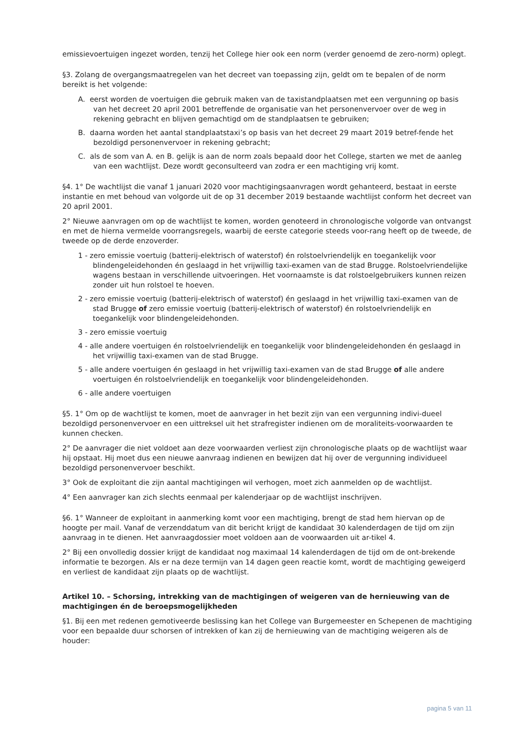emissievoertuigen ingezet worden, tenzij het College hier ook een norm (verder genoemd de zero-norm) oplegt.
§3. Zolang de overgangsmaatregelen van het decreet van toepassing zijn, geldt om te bepalen of de norm bereikt is het volgende:
A. eerst worden de voertuigen die gebruik maken van de taxistandplaatsen met een vergunning op basis van het decreet 20 april 2001 betreffende de organisatie van het personenvervoer over de weg in rekening gebracht en blijven gemachtigd om de standplaatsen te gebruiken;
B. daarna worden het aantal standplaatstaxi’s op basis van het decreet 29 maart 2019 betref-fende het bezoldigd personenvervoer in rekening gebracht;
C. als de som van A. en B. gelijk is aan de norm zoals bepaald door het College, starten we met de aanleg van een wachtlijst. Deze wordt geconsulteerd van zodra er een machtiging vrij komt.
§4. 1° De wachtlijst die vanaf 1 januari 2020 voor machtigingsaanvragen wordt gehanteerd, bestaat in eerste instantie en met behoud van volgorde uit de op 31 december 2019 bestaande wachtlijst conform het decreet van 20 april 2001.
2° Nieuwe aanvragen om op de wachtlijst te komen, worden genoteerd in chronologische volgorde van ontvangst en met de hierna vermelde voorrangsregels, waarbij de eerste categorie steeds voor-rang heeft op de tweede, de tweede op de derde enzoverder.
1 - zero emissie voertuig (batterij-elektrisch of waterstof) én rolstoelvriendelijk en toegankelijk voor blindengeleidehonden én geslaagd in het vrijwillig taxi-examen van de stad Brugge. Rolstoelvriendelijke wagens bestaan in verschillende uitvoeringen. Het voornaamste is dat rolstoelgebruikers kunnen reizen zonder uit hun rolstoel te hoeven.
2 - zero emissie voertuig (batterij-elektrisch of waterstof) én geslaagd in het vrijwillig taxi-examen van de stad Brugge of zero emissie voertuig (batterij-elektrisch of waterstof) én rolstoelvriendelijk en toegankelijk voor blindengeleidehonden.
3 - zero emissie voertuig
4 - alle andere voertuigen én rolstoelvriendelijk en toegankelijk voor blindengeleidehonden én geslaagd in het vrijwillig taxi-examen van de stad Brugge.
5 - alle andere voertuigen én geslaagd in het vrijwillig taxi-examen van de stad Brugge of alle andere voertuigen én rolstoelvriendelijk en toegankelijk voor blindengeleidehonden.
6 - alle andere voertuigen
§5. 1° Om op de wachtlijst te komen, moet de aanvrager in het bezit zijn van een vergunning indivi-dueel bezoldigd personenvervoer en een uittreksel uit het strafregister indienen om de moraliteits-voorwaarden te kunnen checken.
2° De aanvrager die niet voldoet aan deze voorwaarden verliest zijn chronologische plaats op de wachtlijst waar hij opstaat. Hij moet dus een nieuwe aanvraag indienen en bewijzen dat hij over de vergunning individueel bezoldigd personenvervoer beschikt.
3° Ook de exploitant die zijn aantal machtigingen wil verhogen, moet zich aanmelden op de wachtlijst.
4° Een aanvrager kan zich slechts eenmaal per kalenderjaar op de wachtlijst inschrijven.
§6. 1° Wanneer de exploitant in aanmerking komt voor een machtiging, brengt de stad hem hiervan op de hoogte per mail. Vanaf de verzenddatum van dit bericht krijgt de kandidaat 30 kalenderdagen de tijd om zijn aanvraag in te dienen. Het aanvraagdossier moet voldoen aan de voorwaarden uit ar-tikel 4.
2° Bij een onvolledig dossier krijgt de kandidaat nog maximaal 14 kalenderdagen de tijd om de ont-brekende informatie te bezorgen. Als er na deze termijn van 14 dagen geen reactie komt, wordt de machtiging geweigerd en verliest de kandidaat zijn plaats op de wachtlijst.
Artikel 10. – Schorsing, intrekking van de machtigingen of weigeren van de hernieuwing van de machtigingen én de beroepsmogelijkheden
§1. Bij een met redenen gemotiveerde beslissing kan het College van Burgemeester en Schepenen de machtiging voor een bepaalde duur schorsen of intrekken of kan zij de hernieuwing van de machtiging weigeren als de houder:
pagina 5 van 11